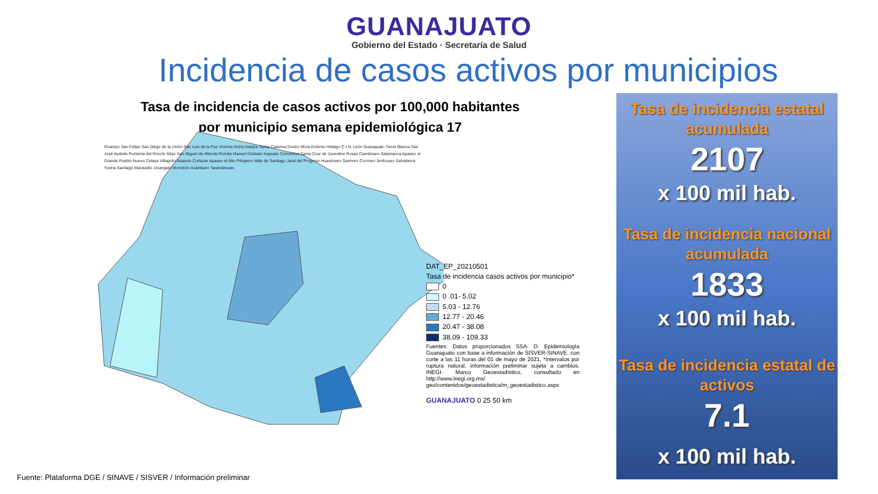GUANAJUATO
Gobierno del Estado · Secretaría de Salud
Incidencia de casos activos por municipios
Tasa de incidencia de casos activos por 100,000 habitantes
por municipio semana epidemiológica 17
Ocampo San Felipe San Diego de la Unión San Luis de la Paz Victoria Xichú Atarjea Santa Catarina Doctor Mora Dolores Hidalgo C.I.N. León Guanajuato Tierra Blanca San José Iturbide Purísima del Rincón Silao San Miguel de Allende Romita Manuel Doblado Irapuato Comonfort Santa Cruz de Juventino Rosas Cuerámaro Salamanca Apaseo el Grande Pueblo Nuevo Celaya Villagrán Abasolo Cortazar Apaseo el Alto Pénjamo Valle de Santiago Jaral del Progreso Huanímaro Tarimoro Coroneo Jerécuaro Salvatierra Yuriria Santiago Maravatío Uriangato Moroleón Acámbaro Tarandacuao
DAT_EP_20210501
Tasa de incidencia casos activos por municipio*
0
0 .01- 5.02
5.03 - 12.76
12.77 - 20.46
20.47 - 38.08
38.09 - 109.33
Fuentes: Datos proporcionados SSA- D. Epidemiología Guanajuato con base a información de SISVER-SINAVE. con corte a las 11 horas del 01 de mayo de 2021, *Intervalos por ruptura natural, información preliminar sujeta a cambios. INEGI- Marco Geoestadístico, consultado en http://www.inegi.org.mx/ geo/contenidos/geoestadistica/m_geoestadistico.aspx
GUANAJUATO 0 25 50 km
Tasa de incidencia estatal acumulada
2107
x 100 mil hab.
Tasa de incidencia nacional acumulada
1833
x 100 mil hab.
Tasa de incidencia estatal de activos
7.1
x 100 mil hab.
Fuente: Plataforma DGE / SINAVE / SISVER / Información preliminar